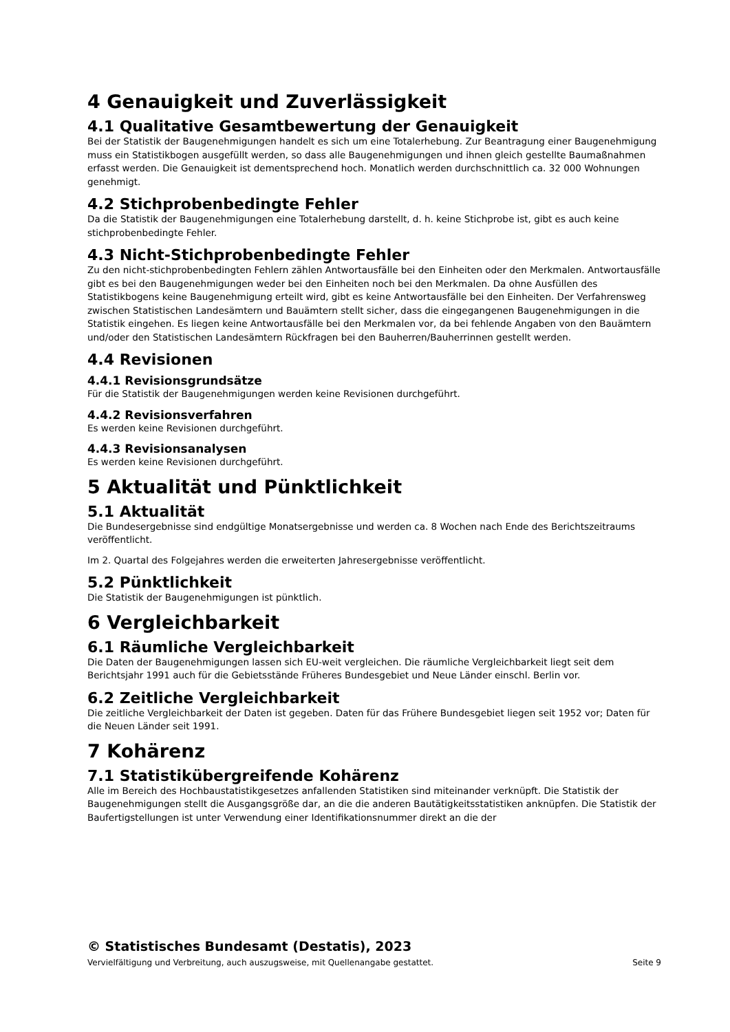4 Genauigkeit und Zuverlässigkeit
4.1 Qualitative Gesamtbewertung der Genauigkeit
Bei der Statistik der Baugenehmigungen handelt es sich um eine Totalerhebung. Zur Beantragung einer Baugenehmigung muss ein Statistikbogen ausgefüllt werden, so dass alle Baugenehmigungen und ihnen gleich gestellte Baumaßnahmen erfasst werden. Die Genauigkeit ist dementsprechend hoch. Monatlich werden durchschnittlich ca. 32 000 Wohnungen genehmigt.
4.2 Stichprobenbedingte Fehler
Da die Statistik der Baugenehmigungen eine Totalerhebung darstellt, d. h. keine Stichprobe ist, gibt es auch keine stichprobenbedingte Fehler.
4.3 Nicht-Stichprobenbedingte Fehler
Zu den nicht-stichprobenbedingten Fehlern zählen Antwortausfälle bei den Einheiten oder den Merkmalen. Antwortausfälle gibt es bei den Baugenehmigungen weder bei den Einheiten noch bei den Merkmalen. Da ohne Ausfüllen des Statistikbogens keine Baugenehmigung erteilt wird, gibt es keine Antwortausfälle bei den Einheiten. Der Verfahrensweg zwischen Statistischen Landesämtern und Bauämtern stellt sicher, dass die eingegangenen Baugenehmigungen in die Statistik eingehen. Es liegen keine Antwortausfälle bei den Merkmalen vor, da bei fehlende Angaben von den Bauämtern und/oder den Statistischen Landesämtern Rückfragen bei den Bauherren/Bauherrinnen gestellt werden.
4.4 Revisionen
4.4.1 Revisionsgrundsätze
Für die Statistik der Baugenehmigungen werden keine Revisionen durchgeführt.
4.4.2 Revisionsverfahren
Es werden keine Revisionen durchgeführt.
4.4.3 Revisionsanalysen
Es werden keine Revisionen durchgeführt.
5 Aktualität und Pünktlichkeit
5.1 Aktualität
Die Bundesergebnisse sind endgültige Monatsergebnisse und werden ca. 8 Wochen nach Ende des Berichtszeitraums veröffentlicht.
Im 2. Quartal des Folgejahres werden die erweiterten Jahresergebnisse veröffentlicht.
5.2 Pünktlichkeit
Die Statistik der Baugenehmigungen ist pünktlich.
6 Vergleichbarkeit
6.1 Räumliche Vergleichbarkeit
Die Daten der Baugenehmigungen lassen sich EU-weit vergleichen. Die räumliche Vergleichbarkeit liegt seit dem Berichtsjahr 1991 auch für die Gebietsstände Früheres Bundesgebiet und Neue Länder einschl. Berlin vor.
6.2 Zeitliche Vergleichbarkeit
Die zeitliche Vergleichbarkeit der Daten ist gegeben. Daten für das Frühere Bundesgebiet liegen seit 1952 vor; Daten für die Neuen Länder seit 1991.
7 Kohärenz
7.1 Statistikübergreifende Kohärenz
Alle im Bereich des Hochbaustatistikgesetzes anfallenden Statistiken sind miteinander verknüpft. Die Statistik der Baugenehmigungen stellt die Ausgangsgröße dar, an die die anderen Bautätigkeitsstatistiken anknüpfen. Die Statistik der Baufertigstellungen ist unter Verwendung einer Identifikationsnummer direkt an die der
© Statistisches Bundesamt (Destatis), 2023
Vervielfältigung und Verbreitung, auch auszugsweise, mit Quellenangabe gestattet. Seite 9